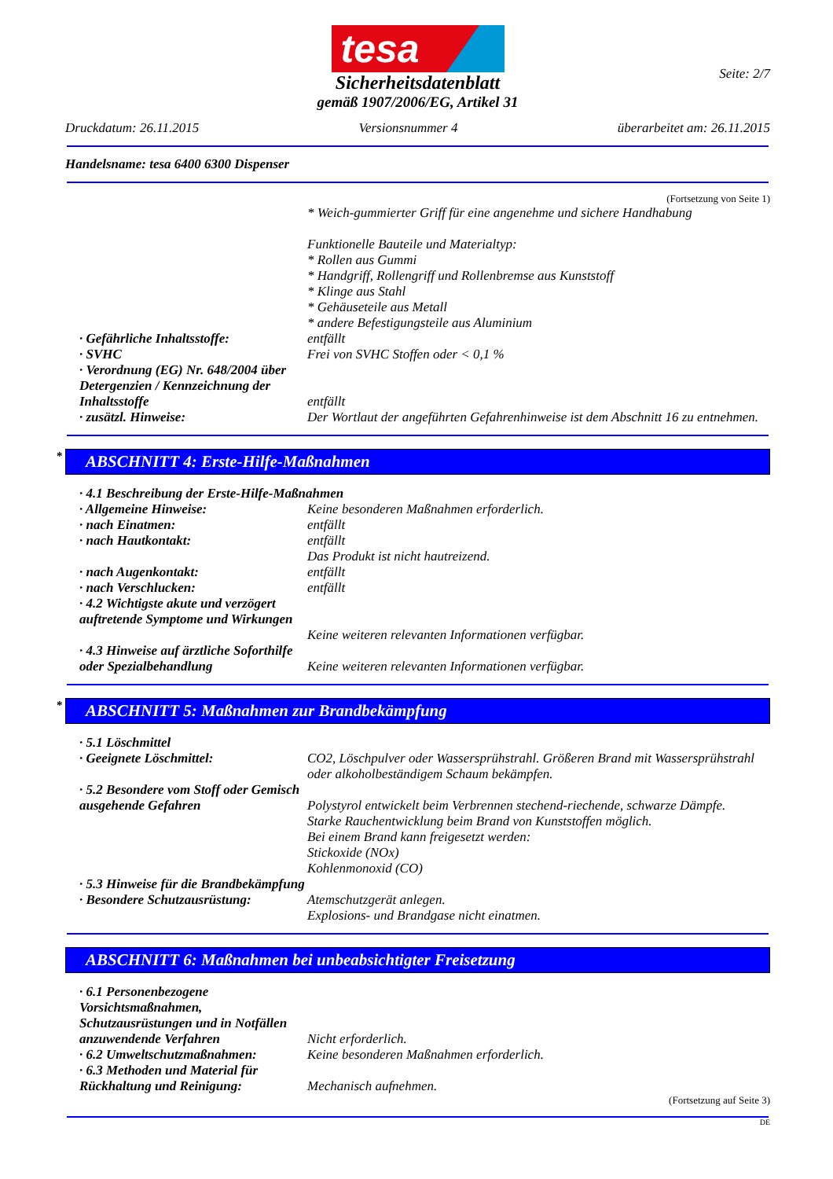tesa
Seite: 2/7
Sicherheitsdatenblatt
gemäß 1907/2006/EG, Artikel 31
Druckdatum: 26.11.2015 Versionsnummer 4 überarbeitet am: 26.11.2015
Handelsname: tesa 6400 6300 Dispenser
(Fortsetzung von Seite 1)
* Weich-gummierter Griff für eine angenehme und sichere Handhabung
Funktionelle Bauteile und Materialtyp:
* Rollen aus Gummi
* Handgriff, Rollengriff und Rollenbremse aus Kunststoff
* Klinge aus Stahl
* Gehäuseteile aus Metall
* andere Befestigungsteile aus Aluminium
· Gefährliche Inhaltsstoffe: entfällt
· SVHC Frei von SVHC Stoffen oder < 0,1 %
· Verordnung (EG) Nr. 648/2004 über Detergenzien / Kennzeichnung der Inhaltsstoffe
entfällt
· zusätzl. Hinweise: Der Wortlaut der angeführten Gefahrenhinweise ist dem Abschnitt 16 zu entnehmen.
* ABSCHNITT 4: Erste-Hilfe-Maßnahmen
· 4.1 Beschreibung der Erste-Hilfe-Maßnahmen
· Allgemeine Hinweise: Keine besonderen Maßnahmen erforderlich.
· nach Einatmen: entfällt
· nach Hautkontakt: entfällt
Das Produkt ist nicht hautreizend.
· nach Augenkontakt: entfällt
· nach Verschlucken: entfällt
· 4.2 Wichtigste akute und verzögert auftretende Symptome und Wirkungen
Keine weiteren relevanten Informationen verfügbar.
· 4.3 Hinweise auf ärztliche Soforthilfe oder Spezialbehandlung
Keine weiteren relevanten Informationen verfügbar.
* ABSCHNITT 5: Maßnahmen zur Brandbekämpfung
· 5.1 Löschmittel
· Geeignete Löschmittel: CO2, Löschpulver oder Wassersprühstrahl. Größeren Brand mit Wassersprühstrahl oder alkoholbeständigem Schaum bekämpfen.
· 5.2 Besondere vom Stoff oder Gemisch ausgehende Gefahren
Polystyrol entwickelt beim Verbrennen stechend-riechende, schwarze Dämpfe.
Starke Rauchentwicklung beim Brand von Kunststoffen möglich.
Bei einem Brand kann freigesetzt werden:
Stickoxide (NOx)
Kohlenmonoxid (CO)
· 5.3 Hinweise für die Brandbekämpfung
· Besondere Schutzausrüstung:
Atemschutzgerät anlegen.
Explosions- und Brandgase nicht einatmen.
ABSCHNITT 6: Maßnahmen bei unbeabsichtigter Freisetzung
· 6.1 Personenbezogene Vorsichtsmaßnahmen, Schutzausrüstungen und in Notfällen anzuwendende Verfahren
Nicht erforderlich.
· 6.2 Umweltschutzmaßnahmen: Keine besonderen Maßnahmen erforderlich.
· 6.3 Methoden und Material für Rückhaltung und Reinigung:
Mechanisch aufnehmen.
(Fortsetzung auf Seite 3)
DE